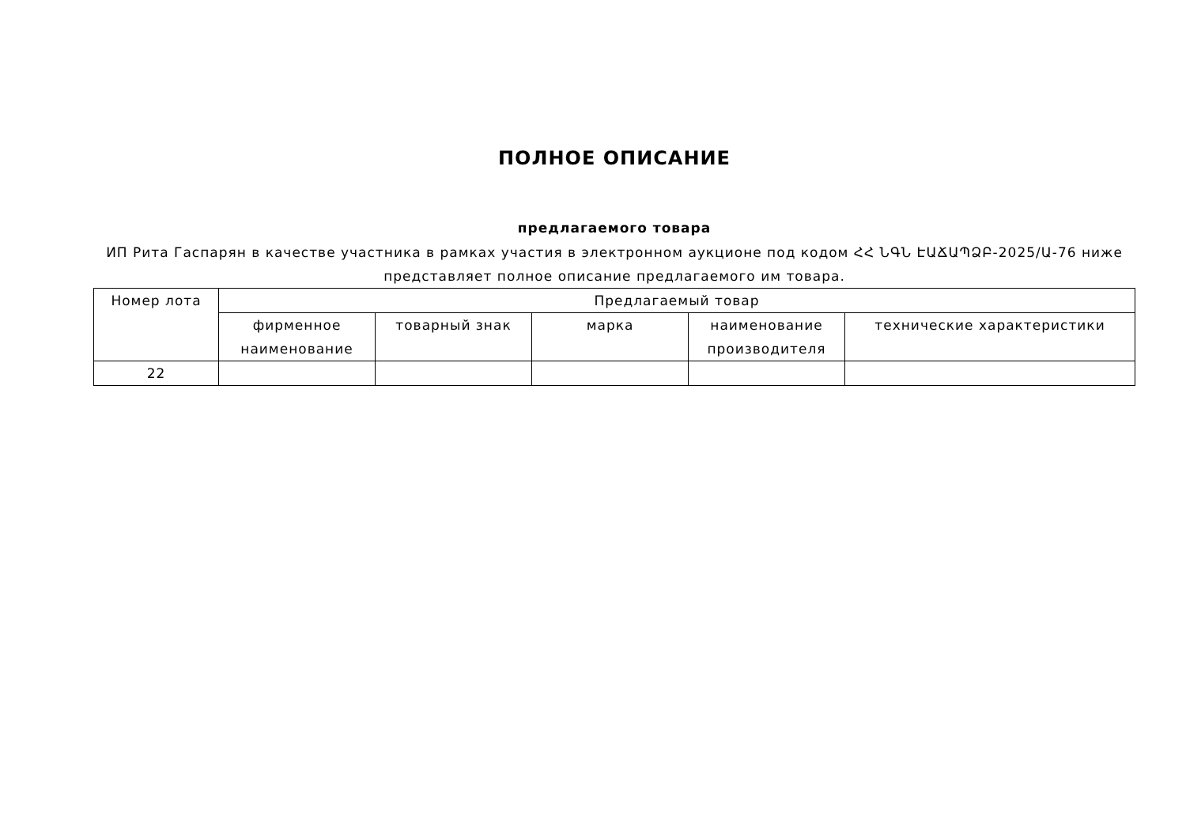ПОЛНОЕ ОПИСАНИЕ
предлагаемого товара
ИП Рита Гаспарян в качестве участника в рамках участия в электронном аукционе под кодом ՀՀ ՆԳՆ ԷԱՃԱՊՁԲ-2025/Ա-76 ниже представляет полное описание предлагаемого им товара.
| Номер лота | Предлагаемый товар | | | | |
| --- | --- | --- | --- | --- | --- |
| | фирменное наименование | товарный знак | марка | наименование производителя | технические характеристики |
| 22 | | | | | |